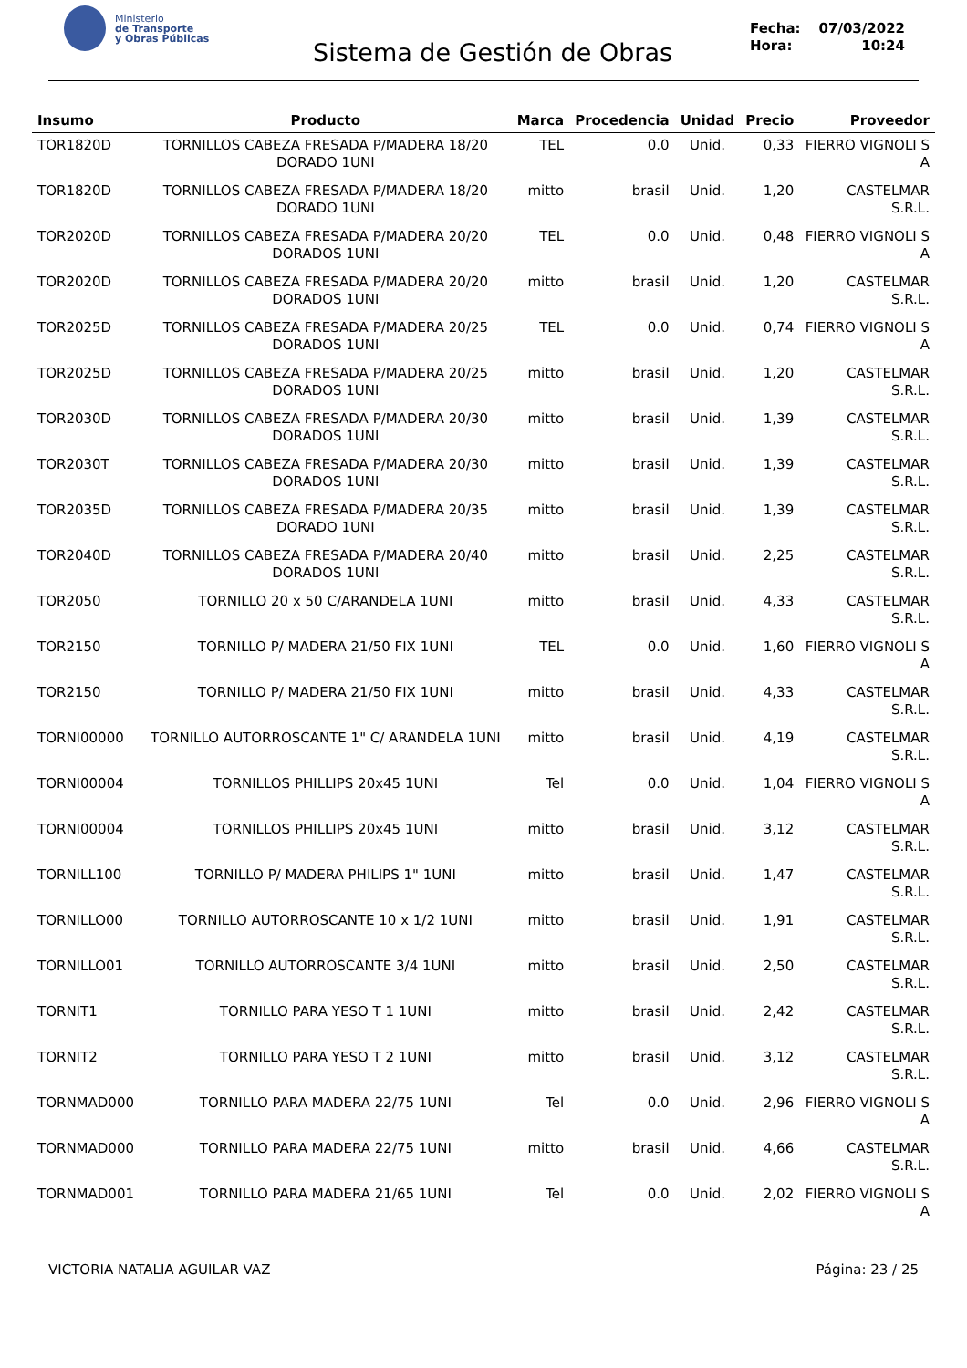Ministerio
de Transporte
y Obras Públicas
Sistema de Gestión de Obras
Fecha: 07/03/2022
Hora: 10:24
| Insumo | Producto | Marca | Procedencia | Unidad | Precio | Proveedor |
| --- | --- | --- | --- | --- | --- | --- |
| TOR1820D | TORNILLOS CABEZA FRESADA P/MADERA 18/20 DORADO 1UNI | TEL | 0.0 | Unid. | 0,33 | FIERRO VIGNOLI S A |
| TOR1820D | TORNILLOS CABEZA FRESADA P/MADERA 18/20 DORADO 1UNI | mitto | brasil | Unid. | 1,20 | CASTELMAR S.R.L. |
| TOR2020D | TORNILLOS CABEZA FRESADA P/MADERA 20/20 DORADOS 1UNI | TEL | 0.0 | Unid. | 0,48 | FIERRO VIGNOLI S A |
| TOR2020D | TORNILLOS CABEZA FRESADA P/MADERA 20/20 DORADOS 1UNI | mitto | brasil | Unid. | 1,20 | CASTELMAR S.R.L. |
| TOR2025D | TORNILLOS CABEZA FRESADA P/MADERA 20/25 DORADOS 1UNI | TEL | 0.0 | Unid. | 0,74 | FIERRO VIGNOLI S A |
| TOR2025D | TORNILLOS CABEZA FRESADA P/MADERA 20/25 DORADOS 1UNI | mitto | brasil | Unid. | 1,20 | CASTELMAR S.R.L. |
| TOR2030D | TORNILLOS CABEZA FRESADA P/MADERA 20/30 DORADOS 1UNI | mitto | brasil | Unid. | 1,39 | CASTELMAR S.R.L. |
| TOR2030T | TORNILLOS CABEZA FRESADA P/MADERA 20/30 DORADOS 1UNI | mitto | brasil | Unid. | 1,39 | CASTELMAR S.R.L. |
| TOR2035D | TORNILLOS CABEZA FRESADA P/MADERA 20/35 DORADO 1UNI | mitto | brasil | Unid. | 1,39 | CASTELMAR S.R.L. |
| TOR2040D | TORNILLOS CABEZA FRESADA P/MADERA 20/40 DORADOS 1UNI | mitto | brasil | Unid. | 2,25 | CASTELMAR S.R.L. |
| TOR2050 | TORNILLO 20 x 50 C/ARANDELA 1UNI | mitto | brasil | Unid. | 4,33 | CASTELMAR S.R.L. |
| TOR2150 | TORNILLO P/ MADERA 21/50 FIX 1UNI | TEL | 0.0 | Unid. | 1,60 | FIERRO VIGNOLI S A |
| TOR2150 | TORNILLO P/ MADERA 21/50 FIX 1UNI | mitto | brasil | Unid. | 4,33 | CASTELMAR S.R.L. |
| TORNI00000 | TORNILLO AUTORROSCANTE 1" C/ ARANDELA 1UNI | mitto | brasil | Unid. | 4,19 | CASTELMAR S.R.L. |
| TORNI00004 | TORNILLOS PHILLIPS 20x45 1UNI | Tel | 0.0 | Unid. | 1,04 | FIERRO VIGNOLI S A |
| TORNI00004 | TORNILLOS PHILLIPS 20x45 1UNI | mitto | brasil | Unid. | 3,12 | CASTELMAR S.R.L. |
| TORNILL100 | TORNILLO P/ MADERA PHILIPS 1" 1UNI | mitto | brasil | Unid. | 1,47 | CASTELMAR S.R.L. |
| TORNILLO00 | TORNILLO AUTORROSCANTE 10 x 1/2 1UNI | mitto | brasil | Unid. | 1,91 | CASTELMAR S.R.L. |
| TORNILLO01 | TORNILLO AUTORROSCANTE 3/4 1UNI | mitto | brasil | Unid. | 2,50 | CASTELMAR S.R.L. |
| TORNIT1 | TORNILLO PARA YESO T 1 1UNI | mitto | brasil | Unid. | 2,42 | CASTELMAR S.R.L. |
| TORNIT2 | TORNILLO PARA YESO T 2 1UNI | mitto | brasil | Unid. | 3,12 | CASTELMAR S.R.L. |
| TORNMAD000 | TORNILLO PARA MADERA 22/75 1UNI | Tel | 0.0 | Unid. | 2,96 | FIERRO VIGNOLI S A |
| TORNMAD000 | TORNILLO PARA MADERA 22/75 1UNI | mitto | brasil | Unid. | 4,66 | CASTELMAR S.R.L. |
| TORNMAD001 | TORNILLO PARA MADERA 21/65 1UNI | Tel | 0.0 | Unid. | 2,02 | FIERRO VIGNOLI S A |
VICTORIA NATALIA AGUILAR VAZ Página: 23 / 25